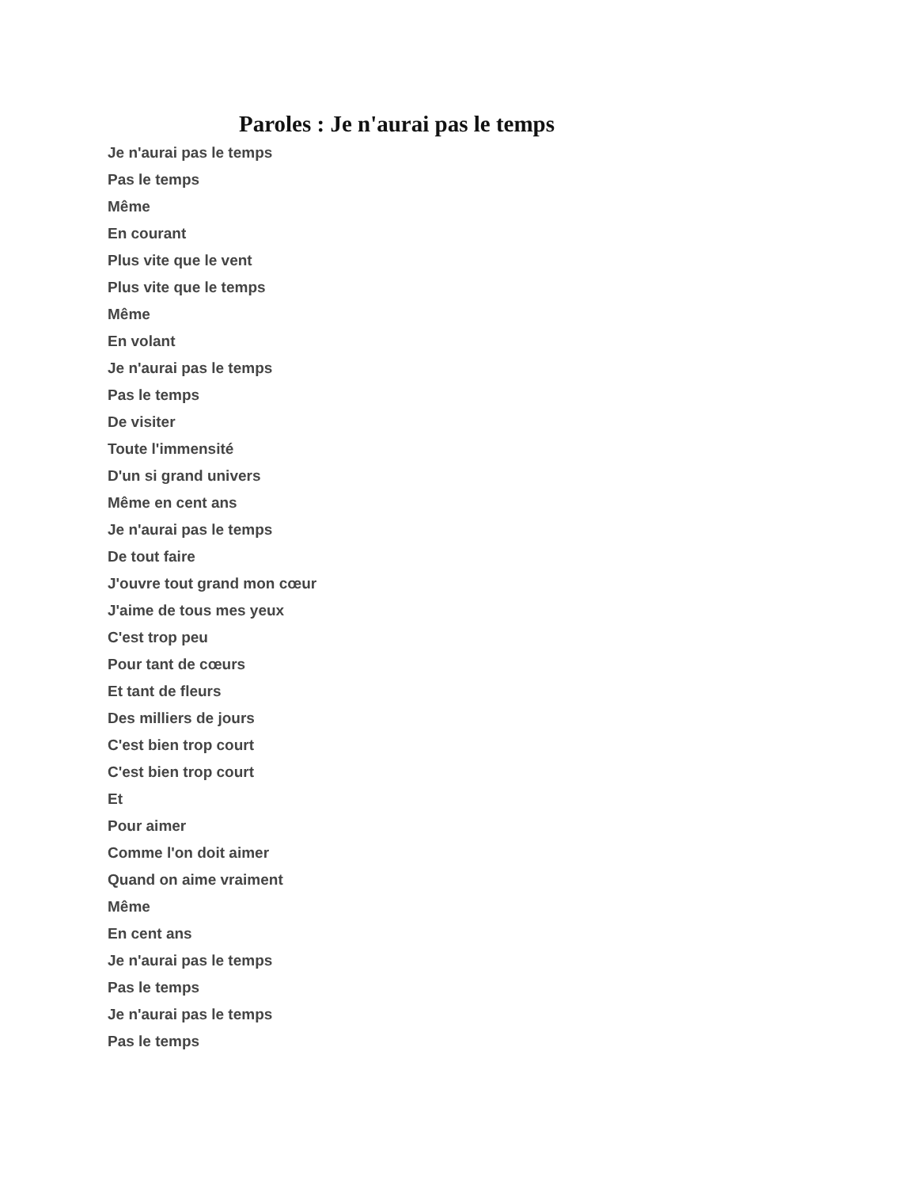Paroles : Je n'aurai pas le temps
Je n'aurai pas le temps
Pas le temps
Même
En courant
Plus vite que le vent
Plus vite que le temps
Même
En volant
Je n'aurai pas le temps
Pas le temps
De visiter
Toute l'immensité
D'un si grand univers
Même en cent ans
Je n'aurai pas le temps
De tout faire
J'ouvre tout grand mon cœur
J'aime de tous mes yeux
C'est trop peu
Pour tant de cœurs
Et tant de fleurs
Des milliers de jours
C'est bien trop court
C'est bien trop court
Et
Pour aimer
Comme l'on doit aimer
Quand on aime vraiment
Même
En cent ans
Je n'aurai pas le temps
Pas le temps
Je n'aurai pas le temps
Pas le temps